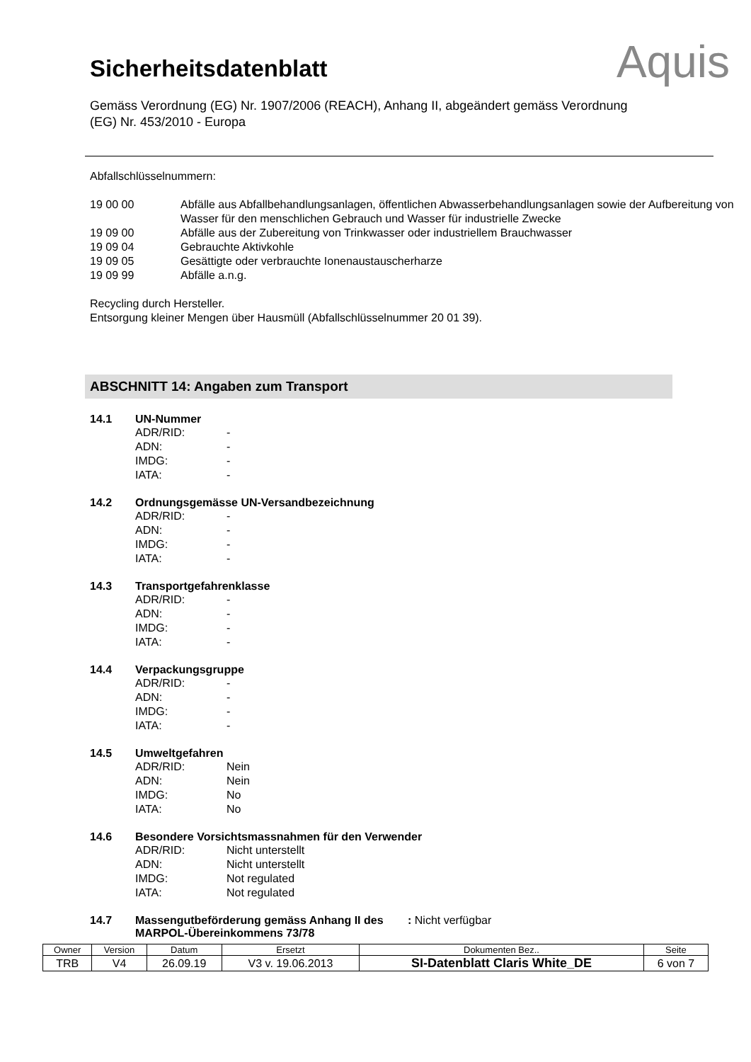Aquis
Sicherheitsdatenblatt
Gemäss Verordnung (EG) Nr. 1907/2006 (REACH), Anhang II, abgeändert gemäss Verordnung (EG) Nr. 453/2010 - Europa
Abfallschlüsselnummern:
| 19 00 00 | Abfälle aus Abfallbehandlungsanlagen, öffentlichen Abwasserbehandlungsanlagen sowie der Aufbereitung von Wasser für den menschlichen Gebrauch und Wasser für industrielle Zwecke |
| 19 09 00 | Abfälle aus der Zubereitung von Trinkwasser oder industriellem Brauchwasser |
| 19 09 04 | Gebrauchte Aktivkohle |
| 19 09 05 | Gesättigte oder verbrauchte Ionenaustauscherharze |
| 19 09 99 | Abfälle a.n.g. |
Recycling durch Hersteller.
Entsorgung kleiner Mengen über Hausmüll (Abfallschlüsselnummer 20 01 39).
ABSCHNITT 14: Angaben zum Transport
14.1 UN-Nummer
| ADR/RID: | - |
| ADN: | - |
| IMDG: | - |
| IATA: | - |
14.2 Ordnungsgemässe UN-Versandbezeichnung
| ADR/RID: | - |
| ADN: | - |
| IMDG: | - |
| IATA: | - |
14.3 Transportgefahrenklasse
| ADR/RID: | - |
| ADN: | - |
| IMDG: | - |
| IATA: | - |
14.4 Verpackungsgruppe
| ADR/RID: | - |
| ADN: | - |
| IMDG: | - |
| IATA: | - |
14.5 Umweltgefahren
| ADR/RID: | Nein |
| ADN: | Nein |
| IMDG: | No |
| IATA: | No |
14.6 Besondere Vorsichtsmassnahmen für den Verwender
| ADR/RID: | Nicht unterstellt |
| ADN: | Nicht unterstellt |
| IMDG: | Not regulated |
| IATA: | Not regulated |
14.7 Massengutbeförderung gemäss Anhang II des MARPOL-Übereinkommens 73/78: Nicht verfügbar
| Owner | Version | Datum | Ersetzt | Dokumenten Bez.. | Seite |
| TRB | V4 | 26.09.19 | V3 v. 19.06.2013 | SI-Datenblatt Claris White_DE | 6 von 7 |